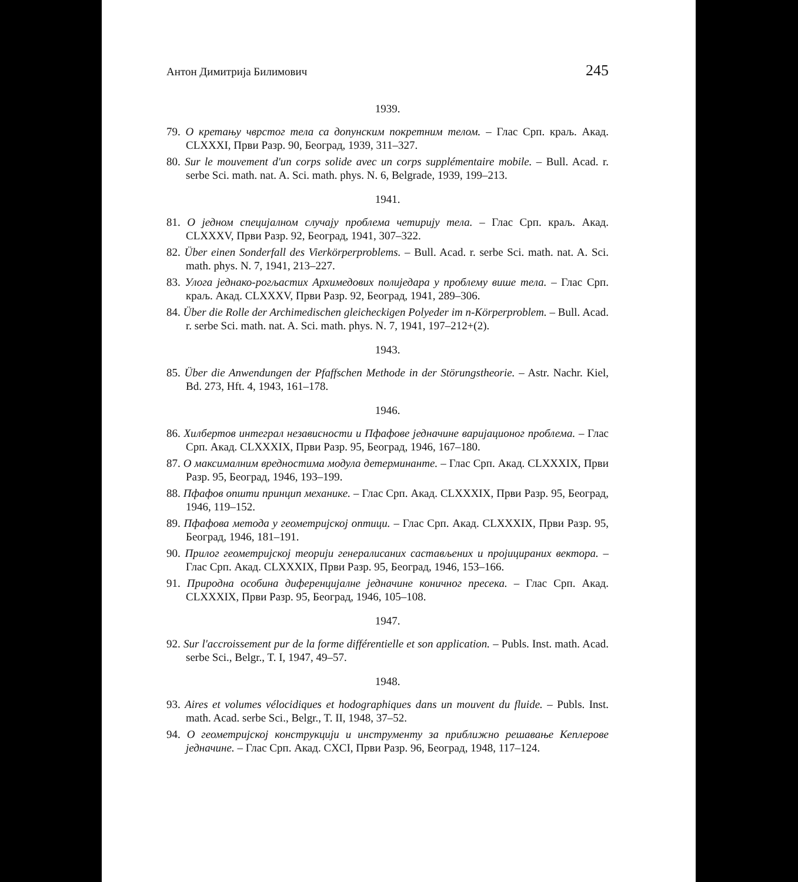Антон Димитрија Билимович 245
1939.
79. О кретању чврстог тела са допунским покретним телом. – Глас Срп. краљ. Акад. CLXXXI, Први Разр. 90, Београд, 1939, 311–327.
80. Sur le mouvement d'un corps solide avec un corps supplémentaire mobile. – Bull. Acad. r. serbe Sci. math. nat. A. Sci. math. phys. N. 6, Belgrade, 1939, 199–213.
1941.
81. О једном специјалном случају проблема четирију тела. – Глас Срп. краљ. Акад. CLXXXV, Први Разр. 92, Београд, 1941, 307–322.
82. Über einen Sonderfall des Vierkörperproblems. – Bull. Acad. r. serbe Sci. math. nat. A. Sci. math. phys. N. 7, 1941, 213–227.
83. Улога једнако-рогљастих Архимедових полиједара у проблему више тела. – Глас Срп. краљ. Акад. CLXXXV, Први Разр. 92, Београд, 1941, 289–306.
84. Über die Rolle der Archimedischen gleicheckigen Polyeder im n-Körperproblem. – Bull. Acad. r. serbe Sci. math. nat. A. Sci. math. phys. N. 7, 1941, 197–212+(2).
1943.
85. Über die Anwendungen der Pfaffschen Methode in der Störungstheorie. – Astr. Nachr. Kiel, Bd. 273, Hft. 4, 1943, 161–178.
1946.
86. Хилбертов интеграл независности и Пфафове једначине варијационог проблема. – Глас Срп. Акад. CLXXXIX, Први Разр. 95, Београд, 1946, 167–180.
87. О максималним вредностима модула детерминанте. – Глас Срп. Акад. CLXXXIX, Први Разр. 95, Београд, 1946, 193–199.
88. Пфафов општи принцип механике. – Глас Срп. Акад. CLXXXIX, Први Разр. 95, Београд, 1946, 119–152.
89. Пфафова метода у геометријској оптици. – Глас Срп. Акад. CLXXXIX, Први Разр. 95, Београд, 1946, 181–191.
90. Прилог геометријској теорији генералисаних састављених и пројицираних вектора. – Глас Срп. Акад. CLXXXIX, Први Разр. 95, Београд, 1946, 153–166.
91. Природна особина диференцијалне једначине коничног пресека. – Глас Срп. Акад. CLXXXIX, Први Разр. 95, Београд, 1946, 105–108.
1947.
92. Sur l'accroissement pur de la forme différentielle et son application. – Publs. Inst. math. Acad. serbe Sci., Belgr., T. I, 1947, 49–57.
1948.
93. Aires et volumes vélocidiques et hodographiques dans un mouvent du fluide. – Publs. Inst. math. Acad. serbe Sci., Belgr., T. II, 1948, 37–52.
94. О геометријској конструкцији и инструменту за приближно решавање Кеплерове једначине. – Глас Срп. Акад. CXCI, Први Разр. 96, Београд, 1948, 117–124.